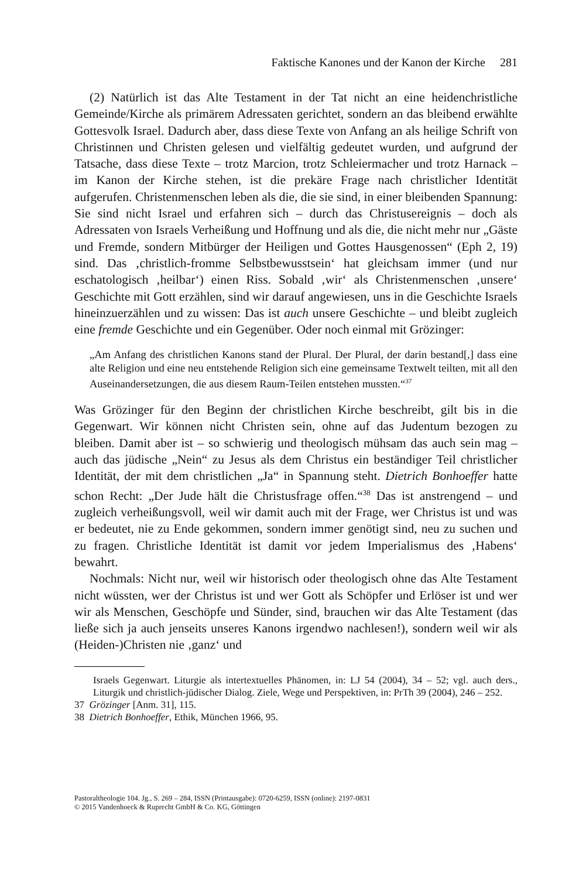Faktische Kanones und der Kanon der Kirche 281
(2) Natürlich ist das Alte Testament in der Tat nicht an eine heidenchristliche Gemeinde/Kirche als primärem Adressaten gerichtet, sondern an das bleibend erwählte Gottesvolk Israel. Dadurch aber, dass diese Texte von Anfang an als heilige Schrift von Christinnen und Christen gelesen und vielfältig gedeutet wurden, und aufgrund der Tatsache, dass diese Texte – trotz Marcion, trotz Schleiermacher und trotz Harnack – im Kanon der Kirche stehen, ist die prekäre Frage nach christlicher Identität aufgerufen. Christenmenschen leben als die, die sie sind, in einer bleibenden Spannung: Sie sind nicht Israel und erfahren sich – durch das Christusereignis – doch als Adressaten von Israels Verheißung und Hoffnung und als die, die nicht mehr nur „Gäste und Fremde, sondern Mitbürger der Heiligen und Gottes Hausgenossen“ (Eph 2, 19) sind. Das ‚christlich-fromme Selbstbewusstsein‘ hat gleichsam immer (und nur eschatologisch ‚heilbar‘) einen Riss. Sobald ‚wir‘ als Christenmenschen ‚unsere‘ Geschichte mit Gott erzählen, sind wir darauf angewiesen, uns in die Geschichte Israels hineinzuerzählen und zu wissen: Das ist auch unsere Geschichte – und bleibt zugleich eine fremde Geschichte und ein Gegenüber. Oder noch einmal mit Grözinger:
„Am Anfang des christlichen Kanons stand der Plural. Der Plural, der darin bestand[,] dass eine alte Religion und eine neu entstehende Religion sich eine gemeinsame Textwelt teilten, mit all den Auseinandersetzungen, die aus diesem Raum-Teilen entstehen mussten.“<sup>37</sup>
Was Grözinger für den Beginn der christlichen Kirche beschreibt, gilt bis in die Gegenwart. Wir können nicht Christen sein, ohne auf das Judentum bezogen zu bleiben. Damit aber ist – so schwierig und theologisch mühsam das auch sein mag – auch das jüdische „Nein“ zu Jesus als dem Christus ein beständiger Teil christlicher Identität, der mit dem christlichen „Ja“ in Spannung steht. Dietrich Bonhoeffer hatte schon Recht: „Der Jude hält die Christusfrage offen.“<sup>38</sup> Das ist anstrengend – und zugleich verheißungsvoll, weil wir damit auch mit der Frage, wer Christus ist und was er bedeutet, nie zu Ende gekommen, sondern immer genötigt sind, neu zu suchen und zu fragen. Christliche Identität ist damit vor jedem Imperialismus des ‚Habens‘ bewahrt.
Nochmals: Nicht nur, weil wir historisch oder theologisch ohne das Alte Testament nicht wüssten, wer der Christus ist und wer Gott als Schöpfer und Erlöser ist und wer wir als Menschen, Geschöpfe und Sünder, sind, brauchen wir das Alte Testament (das ließe sich ja auch jenseits unseres Kanons irgendwo nachlesen!), sondern weil wir als (Heiden-)Christen nie ‚ganz‘ und
Israels Gegenwart. Liturgie als intertextuelles Phänomen, in: LJ 54 (2004), 34 – 52; vgl. auch ders., Liturgik und christlich-jüdischer Dialog. Ziele, Wege und Perspektiven, in: PrTh 39 (2004), 246 – 252.
37 Grözinger [Anm. 31], 115.
38 Dietrich Bonhoeffer, Ethik, München 1966, 95.
Pastoraltheologie 104. Jg., S. 269 – 284, ISSN (Printausgabe): 0720-6259, ISSN (online): 2197-0831
© 2015 Vandenhoeck & Ruprecht GmbH & Co. KG, Göttingen